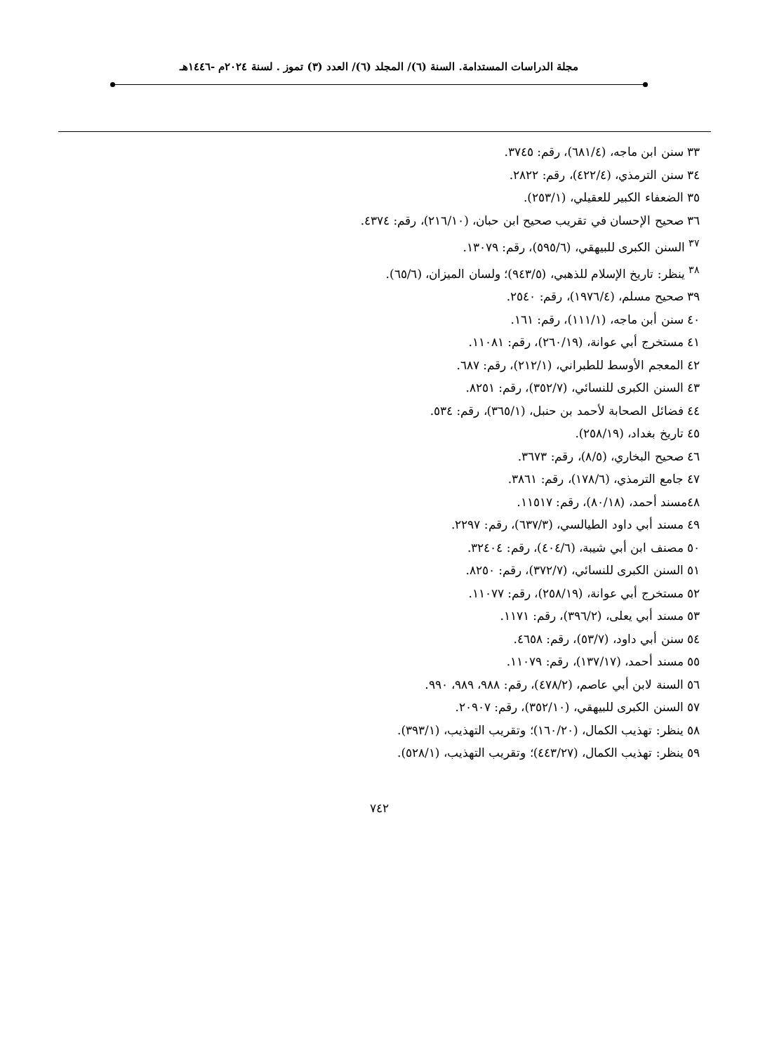مجلة الدراسات المستدامة. السنة (٦)/ المجلد (٦)/ العدد (٣) تموز . لسنة ٢٠٢٤م -١٤٤٦هـ
٣٣ سنن ابن ماجه، (٦٨١/٤)، رقم: ٣٧٤٥.
٣٤ سنن الترمذي، (٤٢٢/٤)، رقم: ٢٨٢٢.
٣٥ الضعفاء الكبير للعقيلي، (٢٥٣/١).
٣٦ صحيح الإحسان في تقريب صحيح ابن حبان، (٢١٦/١٠)، رقم: ٤٣٧٤.
<sup>٣٧</sup> السنن الكبرى للبيهقي، (٥٩٥/٦)، رقم: ١٣٠٧٩.
<sup>٣٨</sup> ينظر: تاريخ الإسلام للذهبي، (٩٤٣/٥)؛ ولسان الميزان، (٦٥/٦).
٣٩ صحيح مسلم، (١٩٧٦/٤)، رقم: ٢٥٤٠.
٤٠ سنن أبن ماجه، (١١١/١)، رقم: ١٦١.
٤١ مستخرج أبي عوانة، (٢٦٠/١٩)، رقم: ١١٠٨١.
٤٢ المعجم الأوسط للطبراني، (٢١٢/١)، رقم: ٦٨٧.
٤٣ السنن الكبرى للنسائي، (٣٥٢/٧)، رقم: ٨٢٥١.
٤٤ فضائل الصحابة لأحمد بن حنبل، (٣٦٥/١)، رقم: ٥٣٤.
٤٥ تاريخ بغداد، (٢٥٨/١٩).
٤٦ صحيح البخاري، (٨/٥)، رقم: ٣٦٧٣.
٤٧ جامع الترمذي، (١٧٨/٦)، رقم: ٣٨٦١.
٤٨مسند أحمد، (٨٠/١٨)، رقم: ١١٥١٧.
٤٩ مسند أبي داود الطيالسي، (٦٣٧/٣)، رقم: ٢٢٩٧.
٥٠ مصنف ابن أبي شيبة، (٤٠٤/٦)، رقم: ٣٢٤٠٤.
٥١ السنن الكبرى للنسائي، (٣٧٢/٧)، رقم: ٨٢٥٠.
٥٢ مستخرج أبي عوانة، (٢٥٨/١٩)، رقم: ١١٠٧٧.
٥٣ مسند أبي يعلى، (٣٩٦/٢)، رقم: ١١٧١.
٥٤ سنن أبي داود، (٥٣/٧)، رقم: ٤٦٥٨.
٥٥ مسند أحمد، (١٣٧/١٧)، رقم: ١١٠٧٩.
٥٦ السنة لابن أبي عاصم، (٤٧٨/٢)، رقم: ٩٨٨، ٩٨٩، ٩٩٠.
٥٧ السنن الكبرى للبيهقي، (٣٥٢/١٠)، رقم: ٢٠٩٠٧.
٥٨ ينظر: تهذيب الكمال، (١٦٠/٢٠)؛ وتقريب التهذيب، (٣٩٣/١).
٥٩ ينظر: تهذيب الكمال، (٤٤٣/٢٧)؛ وتقريب التهذيب، (٥٢٨/١).
٧٤٢